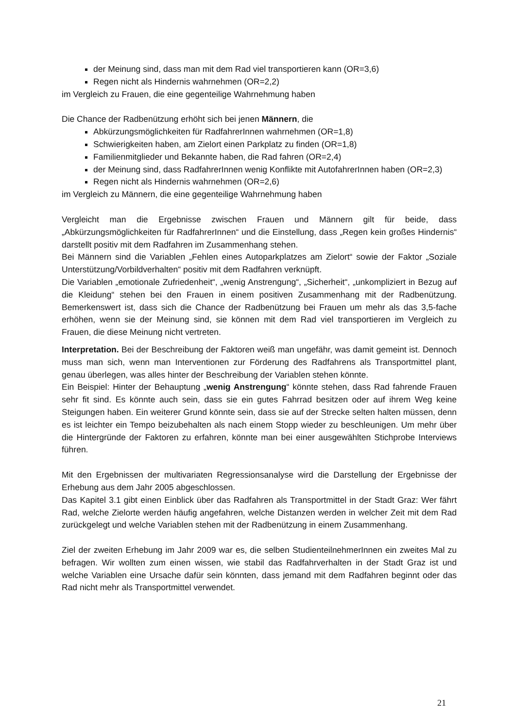der Meinung sind, dass man mit dem Rad viel transportieren kann (OR=3,6)
Regen nicht als Hindernis wahrnehmen (OR=2,2)
im Vergleich zu Frauen, die eine gegenteilige Wahrnehmung haben
Die Chance der Radbenützung erhöht sich bei jenen Männern, die
Abkürzungsmöglichkeiten für RadfahrerInnen wahrnehmen (OR=1,8)
Schwierigkeiten haben, am Zielort einen Parkplatz zu finden (OR=1,8)
Familienmitglieder und Bekannte haben, die Rad fahren (OR=2,4)
der Meinung sind, dass RadfahrerInnen wenig Konflikte mit AutofahrerInnen haben (OR=2,3)
Regen nicht als Hindernis wahrnehmen (OR=2,6)
im Vergleich zu Männern, die eine gegenteilige Wahrnehmung haben
Vergleicht man die Ergebnisse zwischen Frauen und Männern gilt für beide, dass „Abkürzungsmöglichkeiten für RadfahrerInnen“ und die Einstellung, dass „Regen kein großes Hindernis“ darstellt positiv mit dem Radfahren im Zusammenhang stehen.
Bei Männern sind die Variablen „Fehlen eines Autoparkplatzes am Zielort“ sowie der Faktor „Soziale Unterstützung/Vorbildverhalten“ positiv mit dem Radfahren verknüpft.
Die Variablen „emotionale Zufriedenheit“, „wenig Anstrengung“, „Sicherheit“, „unkompliziert in Bezug auf die Kleidung“ stehen bei den Frauen in einem positiven Zusammenhang mit der Radbenützung. Bemerkenswert ist, dass sich die Chance der Radbenützung bei Frauen um mehr als das 3,5-fache erhöhen, wenn sie der Meinung sind, sie können mit dem Rad viel transportieren im Vergleich zu Frauen, die diese Meinung nicht vertreten.
Interpretation. Bei der Beschreibung der Faktoren weiß man ungefähr, was damit gemeint ist. Dennoch muss man sich, wenn man Interventionen zur Förderung des Radfahrens als Transportmittel plant, genau überlegen, was alles hinter der Beschreibung der Variablen stehen könnte.
Ein Beispiel: Hinter der Behauptung „wenig Anstrengung“ könnte stehen, dass Rad fahrende Frauen sehr fit sind. Es könnte auch sein, dass sie ein gutes Fahrrad besitzen oder auf ihrem Weg keine Steigungen haben. Ein weiterer Grund könnte sein, dass sie auf der Strecke selten halten müssen, denn es ist leichter ein Tempo beizubehalten als nach einem Stopp wieder zu beschleunigen. Um mehr über die Hintergründe der Faktoren zu erfahren, könnte man bei einer ausgewählten Stichprobe Interviews führen.
Mit den Ergebnissen der multivariaten Regressionsanalyse wird die Darstellung der Ergebnisse der Erhebung aus dem Jahr 2005 abgeschlossen.
Das Kapitel 3.1 gibt einen Einblick über das Radfahren als Transportmittel in der Stadt Graz: Wer fährt Rad, welche Zielorte werden häufig angefahren, welche Distanzen werden in welcher Zeit mit dem Rad zurückgelegt und welche Variablen stehen mit der Radbenützung in einem Zusammenhang.
Ziel der zweiten Erhebung im Jahr 2009 war es, die selben StudienteilnehmerInnen ein zweites Mal zu befragen. Wir wollten zum einen wissen, wie stabil das Radfahrverhalten in der Stadt Graz ist und welche Variablen eine Ursache dafür sein könnten, dass jemand mit dem Radfahren beginnt oder das Rad nicht mehr als Transportmittel verwendet.
21